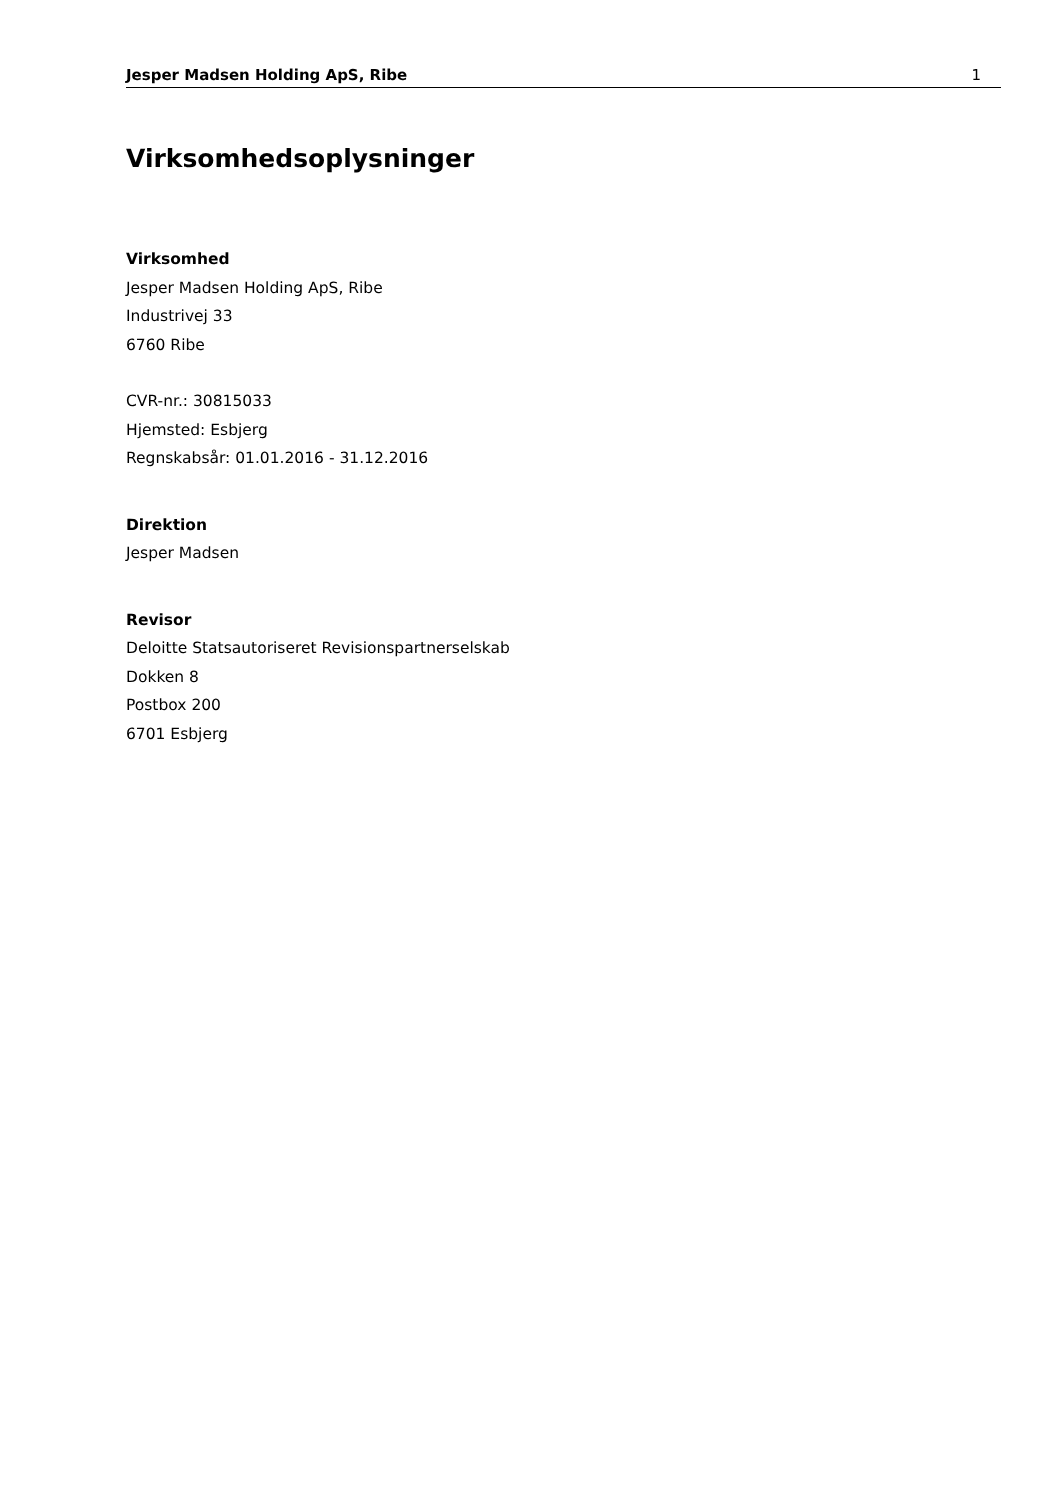Jesper Madsen Holding ApS, Ribe 1
Virksomhedsoplysninger
Virksomhed
Jesper Madsen Holding ApS, Ribe
Industrivej 33
6760 Ribe
CVR-nr.: 30815033
Hjemsted: Esbjerg
Regnskabsår: 01.01.2016 - 31.12.2016
Direktion
Jesper Madsen
Revisor
Deloitte Statsautoriseret Revisionspartnerselskab
Dokken 8
Postbox 200
6701 Esbjerg